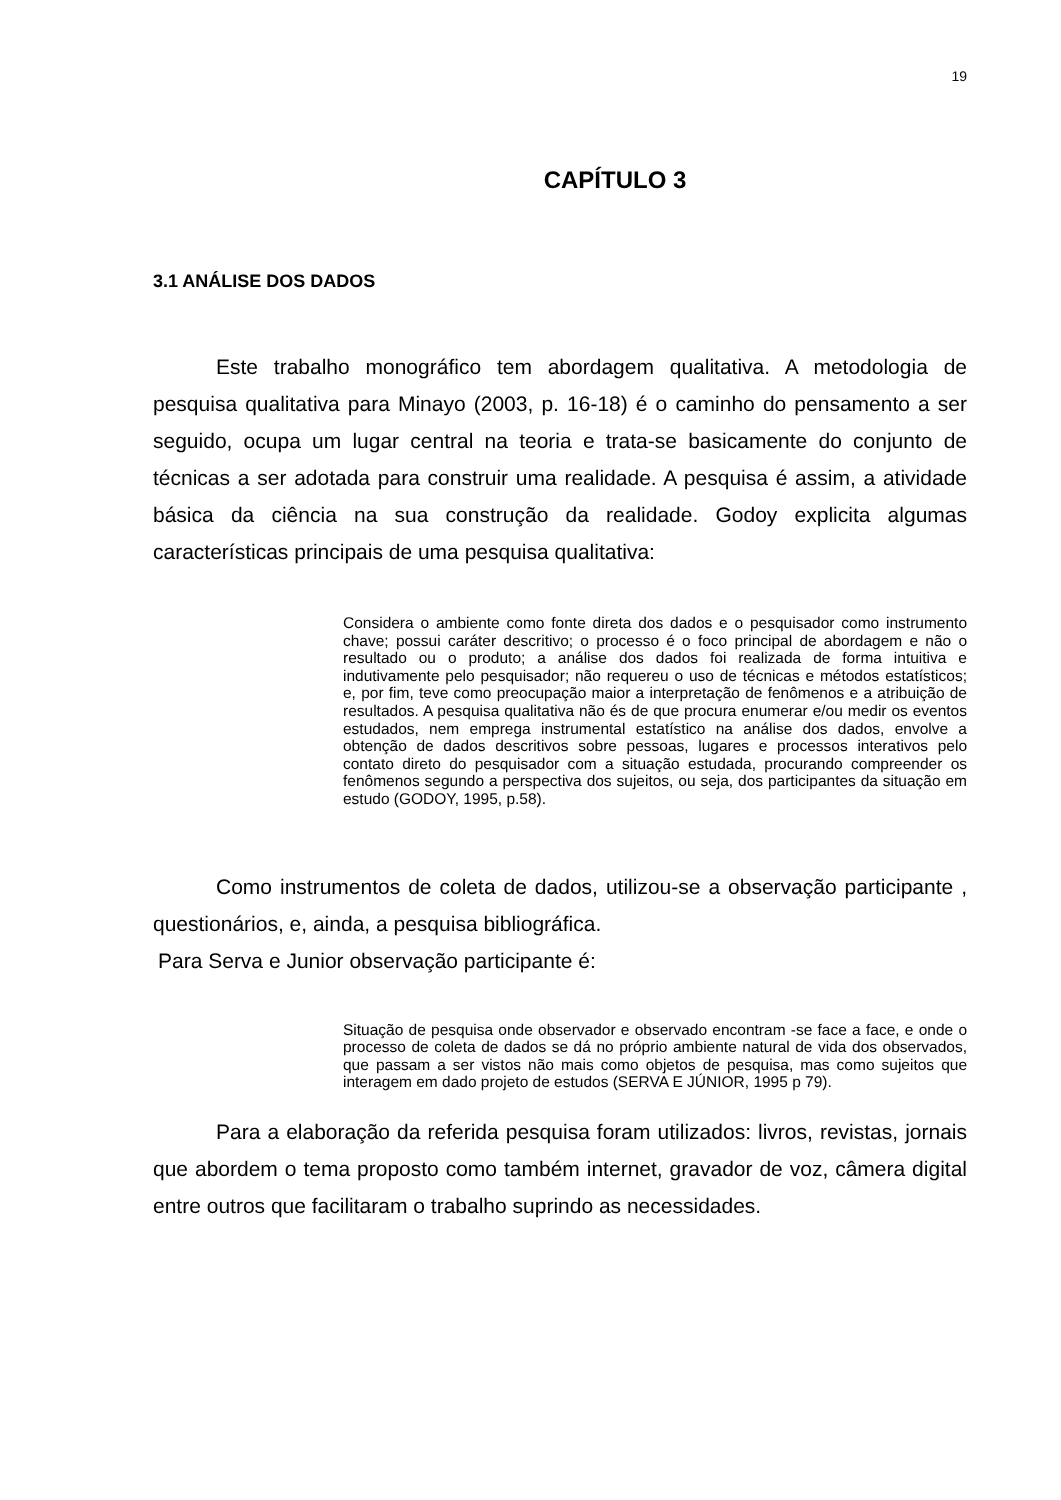19
CAPÍTULO 3
3.1 ANÁLISE DOS DADOS
Este trabalho monográfico tem abordagem qualitativa. A metodologia de pesquisa qualitativa para Minayo (2003, p. 16-18) é o caminho do pensamento a ser seguido, ocupa um lugar central na teoria e trata-se basicamente do conjunto de técnicas a ser adotada para construir uma realidade. A pesquisa é assim, a atividade básica da ciência na sua construção da realidade. Godoy explicita algumas características principais de uma pesquisa qualitativa:
Considera o ambiente como fonte direta dos dados e o pesquisador como instrumento chave; possui caráter descritivo; o processo é o foco principal de abordagem e não o resultado ou o produto; a análise dos dados foi realizada de forma intuitiva e indutivamente pelo pesquisador; não requereu o uso de técnicas e métodos estatísticos; e, por fim, teve como preocupação maior a interpretação de fenômenos e a atribuição de resultados. A pesquisa qualitativa não és de que procura enumerar e/ou medir os eventos estudados, nem emprega instrumental estatístico na análise dos dados, envolve a obtenção de dados descritivos sobre pessoas, lugares e processos interativos pelo contato direto do pesquisador com a situação estudada, procurando compreender os fenômenos segundo a perspectiva dos sujeitos, ou seja, dos participantes da situação em estudo (GODOY, 1995, p.58).
Como instrumentos de coleta de dados, utilizou-se a observação participante , questionários, e, ainda, a pesquisa bibliográfica.
Para Serva e Junior observação participante é:
Situação de pesquisa onde observador e observado encontram -se face a face, e onde o processo de coleta de dados se dá no próprio ambiente natural de vida dos observados, que passam a ser vistos não mais como objetos de pesquisa, mas como sujeitos que interagem em dado projeto de estudos (SERVA E JÚNIOR, 1995 p 79).
Para a elaboração da referida pesquisa foram utilizados: livros, revistas, jornais que abordem o tema proposto como também internet, gravador de voz, câmera digital entre outros que facilitaram o trabalho suprindo as necessidades.